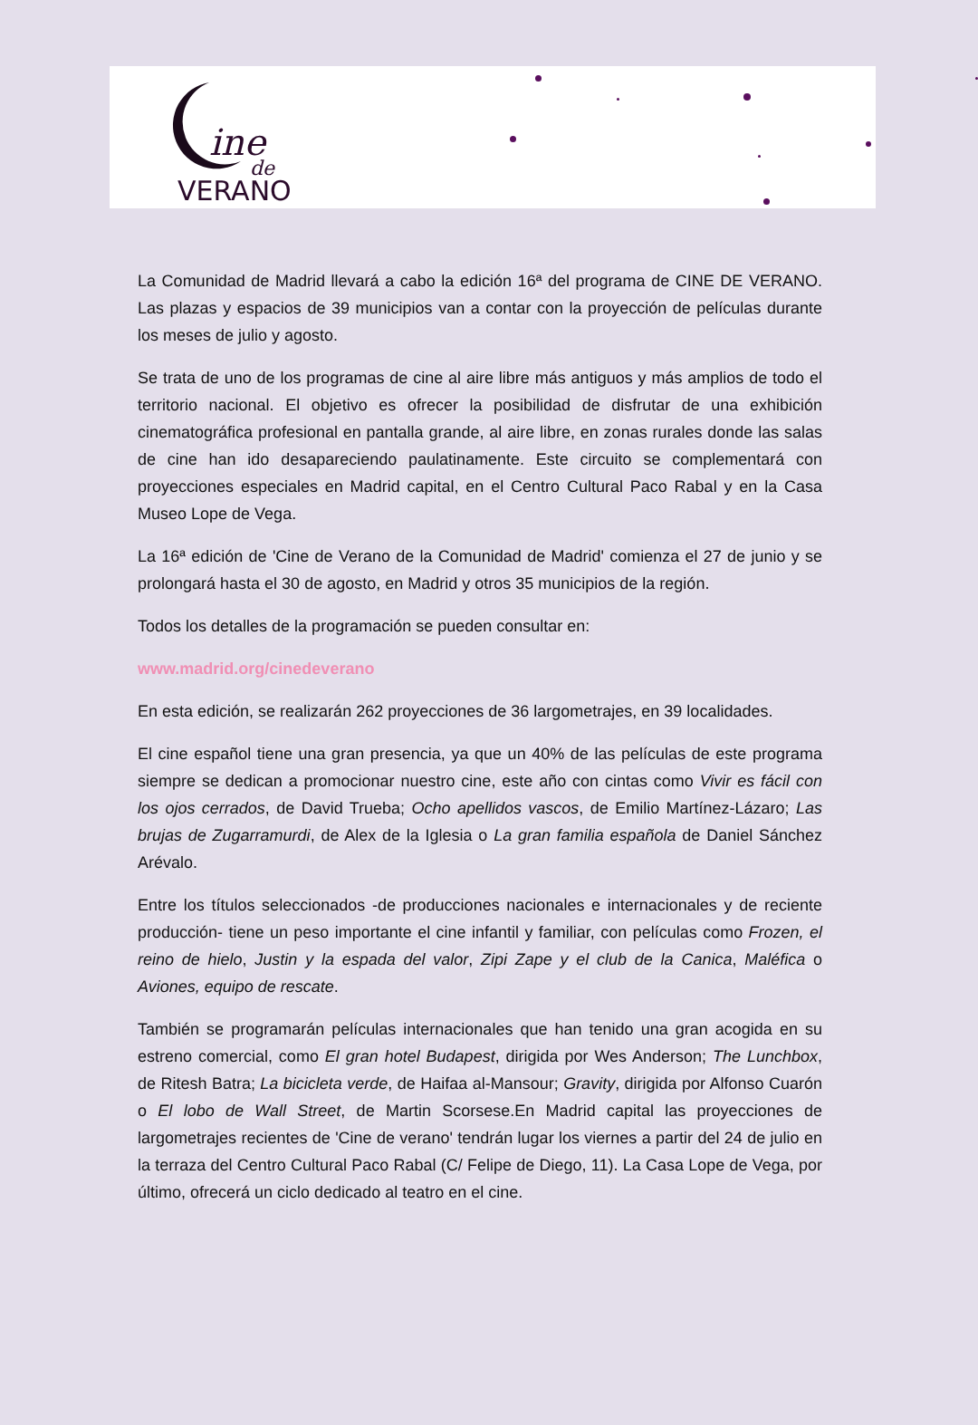ine
de
VERANO
La Comunidad de Madrid llevará a cabo la edición 16ª del programa de CINE DE VERANO. Las plazas y espacios de 39 municipios van a contar con la proyección de películas durante los meses de julio y agosto.
Se trata de uno de los programas de cine al aire libre más antiguos y más amplios de todo el territorio nacional. El objetivo es ofrecer la posibilidad de disfrutar de una exhibición cinematográfica profesional en pantalla grande, al aire libre, en zonas rurales donde las salas de cine han ido desapareciendo paulatinamente. Este circuito se complementará con proyecciones especiales en Madrid capital, en el Centro Cultural Paco Rabal y en la Casa Museo Lope de Vega.
La 16ª edición de 'Cine de Verano de la Comunidad de Madrid' comienza el 27 de junio y se prolongará hasta el 30 de agosto, en Madrid y otros 35 municipios de la región.
Todos los detalles de la programación se pueden consultar en:
www.madrid.org/cinedeverano
En esta edición, se realizarán 262 proyecciones de 36 largometrajes, en 39 localidades.
El cine español tiene una gran presencia, ya que un 40% de las películas de este programa siempre se dedican a promocionar nuestro cine, este año con cintas como Vivir es fácil con los ojos cerrados, de David Trueba; Ocho apellidos vascos, de Emilio Martínez-Lázaro; Las brujas de Zugarramurdi, de Alex de la Iglesia o La gran familia española de Daniel Sánchez Arévalo.
Entre los títulos seleccionados -de producciones nacionales e internacionales y de reciente producción- tiene un peso importante el cine infantil y familiar, con películas como Frozen, el reino de hielo, Justin y la espada del valor, Zipi Zape y el club de la Canica, Maléfica o Aviones, equipo de rescate.
También se programarán películas internacionales que han tenido una gran acogida en su estreno comercial, como El gran hotel Budapest, dirigida por Wes Anderson; The Lunchbox, de Ritesh Batra; La bicicleta verde, de Haifaa al-Mansour; Gravity, dirigida por Alfonso Cuarón o El lobo de Wall Street, de Martin Scorsese.En Madrid capital las proyecciones de largometrajes recientes de 'Cine de verano' tendrán lugar los viernes a partir del 24 de julio en la terraza del Centro Cultural Paco Rabal (C/ Felipe de Diego, 11). La Casa Lope de Vega, por último, ofrecerá un ciclo dedicado al teatro en el cine.